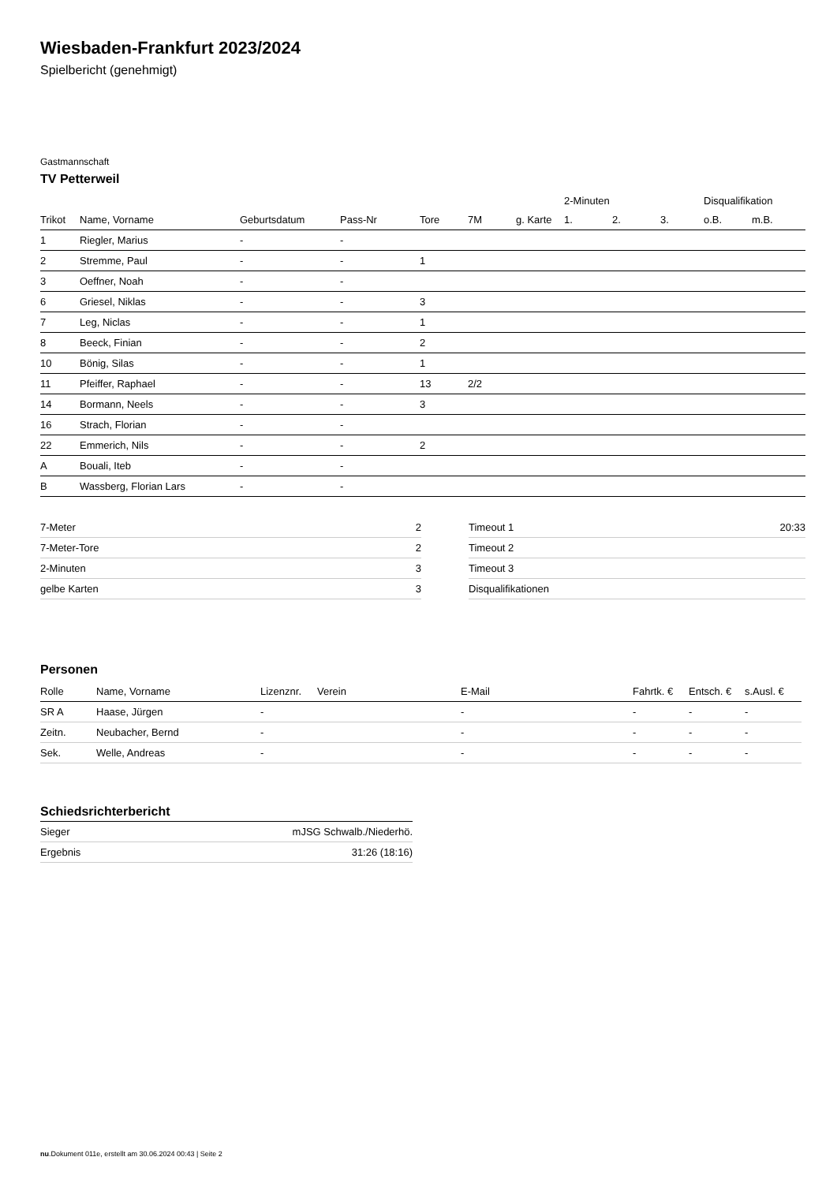Wiesbaden-Frankfurt 2023/2024
Spielbericht (genehmigt)
Gastmannschaft
TV Petterweil
| | | | | | | | 2-Minuten | | | Disqualifikation | |
| --- | --- | --- | --- | --- | --- | --- | --- | --- | --- | --- | --- |
| Trikot | Name, Vorname | Geburtsdatum | Pass-Nr | Tore | 7M | g. Karte | 1. | 2. | 3. | o.B. | m.B. |
| 1 | Riegler, Marius | - | - | | | | | | | | |
| 2 | Stremme, Paul | - | - | 1 | | | | | | | |
| 3 | Oeffner, Noah | - | - | | | | | | | | |
| 6 | Griesel, Niklas | - | - | 3 | | | | | | | |
| 7 | Leg, Niclas | - | - | 1 | | | | | | | |
| 8 | Beeck, Finian | - | - | 2 | | | | | | | |
| 10 | Bönig, Silas | - | - | 1 | | | | | | | |
| 11 | Pfeiffer, Raphael | - | - | 13 | 2/2 | | | | | | |
| 14 | Bormann, Neels | - | - | 3 | | | | | | | |
| 16 | Strach, Florian | - | - | | | | | | | | |
| 22 | Emmerich, Nils | - | - | 2 | | | | | | | |
| A | Bouali, Iteb | - | - | | | | | | | | |
| B | Wassberg, Florian Lars | - | - | | | | | | | | |
| 7-Meter | 2 |
| 7-Meter-Tore | 2 |
| 2-Minuten | 3 |
| gelbe Karten | 3 |
| Timeout 1 | 20:33 |
| Timeout 2 | |
| Timeout 3 | |
| Disqualifikationen | |
Personen
| Rolle | Name, Vorname | Lizenznr. | Verein | E-Mail | Fahrtk. € | Entsch. € | s.Ausl. € |
| --- | --- | --- | --- | --- | --- | --- | --- |
| SR A | Haase, Jürgen | - | | - | - | - | - |
| Zeitn. | Neubacher, Bernd | - | | - | - | - | - |
| Sek. | Welle, Andreas | - | | - | - | - | - |
Schiedsrichterbericht
| Sieger | mJSG Schwalb./Niederhö. |
| Ergebnis | 31:26 (18:16) |
nu.Dokument 011e, erstellt am 30.06.2024 00:43 | Seite 2